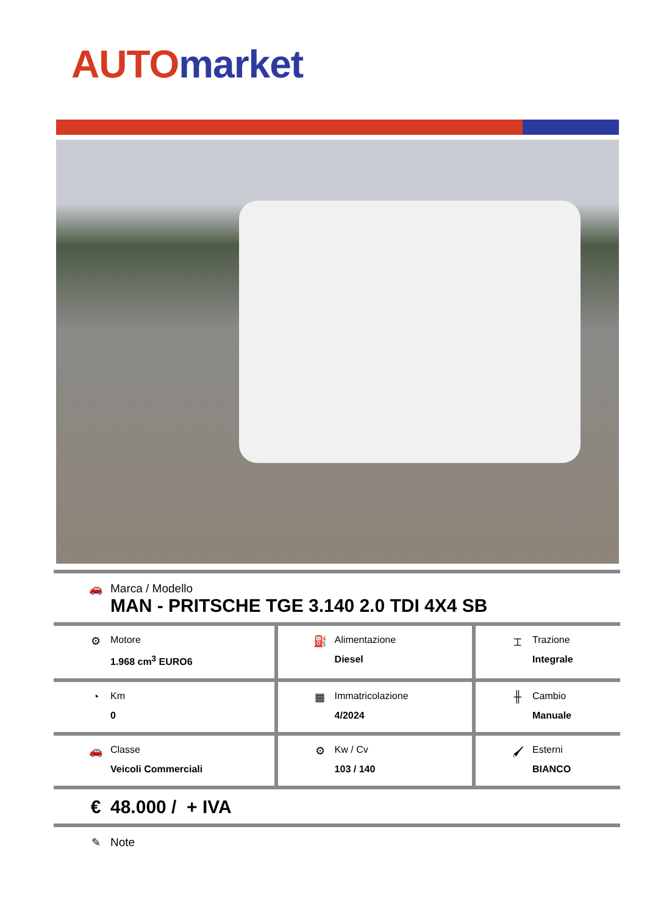AUTO market
| 🚗 Marca / Modello MAN - PRITSCHE TGE 3.140 2.0 TDI 4X4 SB | | |
| ⚙ Motore 1.968 cm<sup>3</sup> EURO6 | ⛽ Alimentazione Diesel | ⌶ Trazione Integrale |
| ◔ Km 0 | ▦ Immatricolazione 4/2024 | ╫ Cambio Manuale |
| 🚗 Classe Veicoli Commerciali | ⚙ Kw / Cv 103 / 140 | 🖌 Esterni BIANCO |
| € 48.000 / + IVA | | |
| ✎ Note | | |